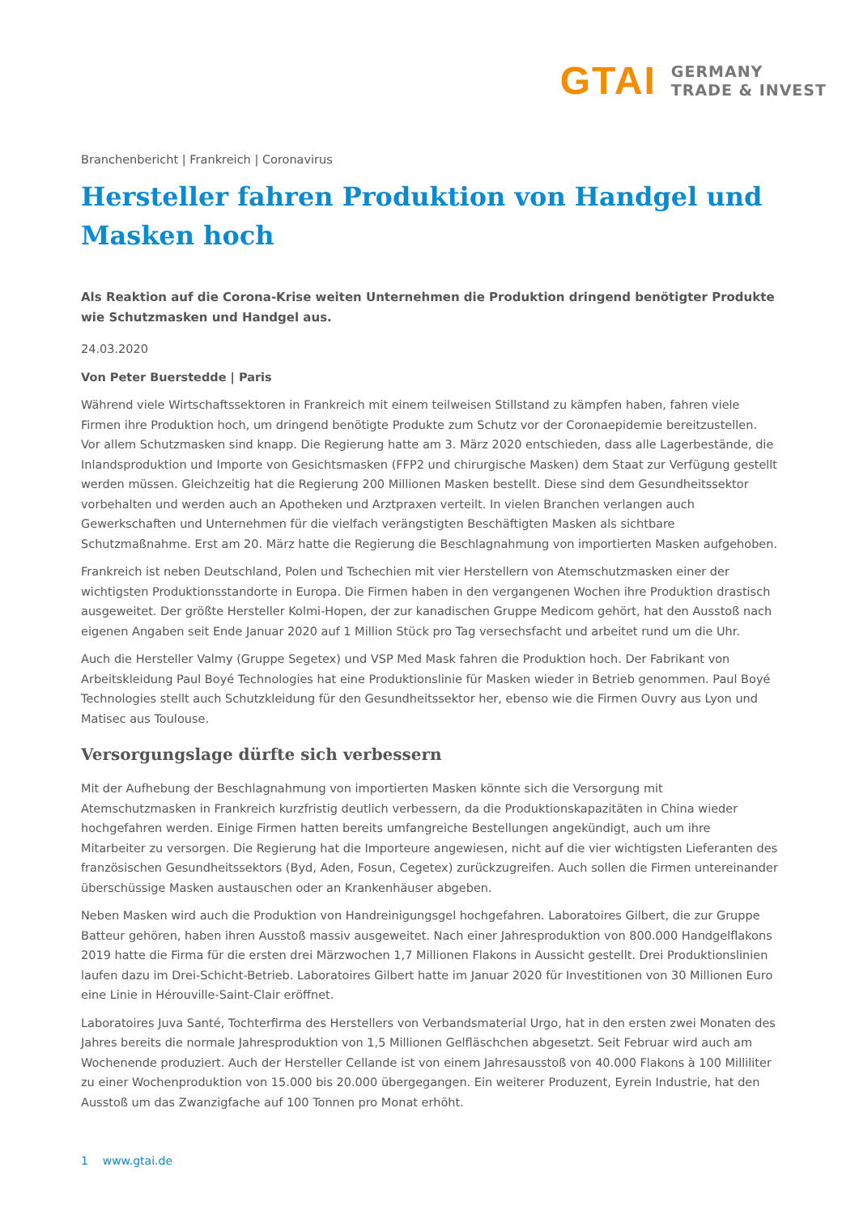GTAI GERMANY
TRADE & INVEST
Branchenbericht | Frankreich | Coronavirus
Hersteller fahren Produktion von Handgel und Masken hoch
Als Reaktion auf die Corona-Krise weiten Unternehmen die Produktion dringend benötigter Produkte wie Schutzmasken und Handgel aus.
24.03.2020
Von Peter Buerstedde | Paris
Während viele Wirtschaftssektoren in Frankreich mit einem teilweisen Stillstand zu kämpfen haben, fahren viele Firmen ihre Produktion hoch, um dringend benötigte Produkte zum Schutz vor der Coronaepidemie bereitzustellen. Vor allem Schutzmasken sind knapp. Die Regierung hatte am 3. März 2020 entschieden, dass alle Lagerbestände, die Inlandsproduktion und Importe von Gesichtsmasken (FFP2 und chirurgische Masken) dem Staat zur Verfügung gestellt werden müssen. Gleichzeitig hat die Regierung 200 Millionen Masken bestellt. Diese sind dem Gesundheitssektor vorbehalten und werden auch an Apotheken und Arztpraxen verteilt. In vielen Branchen verlangen auch Gewerkschaften und Unternehmen für die vielfach verängstigten Beschäftigten Masken als sichtbare Schutzmaßnahme. Erst am 20. März hatte die Regierung die Beschlagnahmung von importierten Masken aufgehoben.
Frankreich ist neben Deutschland, Polen und Tschechien mit vier Herstellern von Atemschutzmasken einer der wichtigsten Produktionsstandorte in Europa. Die Firmen haben in den vergangenen Wochen ihre Produktion drastisch ausgeweitet. Der größte Hersteller Kolmi-Hopen, der zur kanadischen Gruppe Medicom gehört, hat den Ausstoß nach eigenen Angaben seit Ende Januar 2020 auf 1 Million Stück pro Tag versechsfacht und arbeitet rund um die Uhr.
Auch die Hersteller Valmy (Gruppe Segetex) und VSP Med Mask fahren die Produktion hoch. Der Fabrikant von Arbeitskleidung Paul Boyé Technologies hat eine Produktionslinie für Masken wieder in Betrieb genommen. Paul Boyé Technologies stellt auch Schutzkleidung für den Gesundheitssektor her, ebenso wie die Firmen Ouvry aus Lyon und Matisec aus Toulouse.
Versorgungslage dürfte sich verbessern
Mit der Aufhebung der Beschlagnahmung von importierten Masken könnte sich die Versorgung mit Atemschutzmasken in Frankreich kurzfristig deutlich verbessern, da die Produktionskapazitäten in China wieder hochgefahren werden. Einige Firmen hatten bereits umfangreiche Bestellungen angekündigt, auch um ihre Mitarbeiter zu versorgen. Die Regierung hat die Importeure angewiesen, nicht auf die vier wichtigsten Lieferanten des französischen Gesundheitssektors (Byd, Aden, Fosun, Cegetex) zurückzugreifen. Auch sollen die Firmen untereinander überschüssige Masken austauschen oder an Krankenhäuser abgeben.
Neben Masken wird auch die Produktion von Handreinigungsgel hochgefahren. Laboratoires Gilbert, die zur Gruppe Batteur gehören, haben ihren Ausstoß massiv ausgeweitet. Nach einer Jahresproduktion von 800.000 Handgelflakons 2019 hatte die Firma für die ersten drei Märzwochen 1,7 Millionen Flakons in Aussicht gestellt. Drei Produktionslinien laufen dazu im Drei-Schicht-Betrieb. Laboratoires Gilbert hatte im Januar 2020 für Investitionen von 30 Millionen Euro eine Linie in Hérouville-Saint-Clair eröffnet.
Laboratoires Juva Santé, Tochterfirma des Herstellers von Verbandsmaterial Urgo, hat in den ersten zwei Monaten des Jahres bereits die normale Jahresproduktion von 1,5 Millionen Gelfläschchen abgesetzt. Seit Februar wird auch am Wochenende produziert. Auch der Hersteller Cellande ist von einem Jahresausstoß von 40.000 Flakons à 100 Milliliter zu einer Wochenproduktion von 15.000 bis 20.000 übergegangen. Ein weiterer Produzent, Eyrein Industrie, hat den Ausstoß um das Zwanzigfache auf 100 Tonnen pro Monat erhöht.
1 www.gtai.de